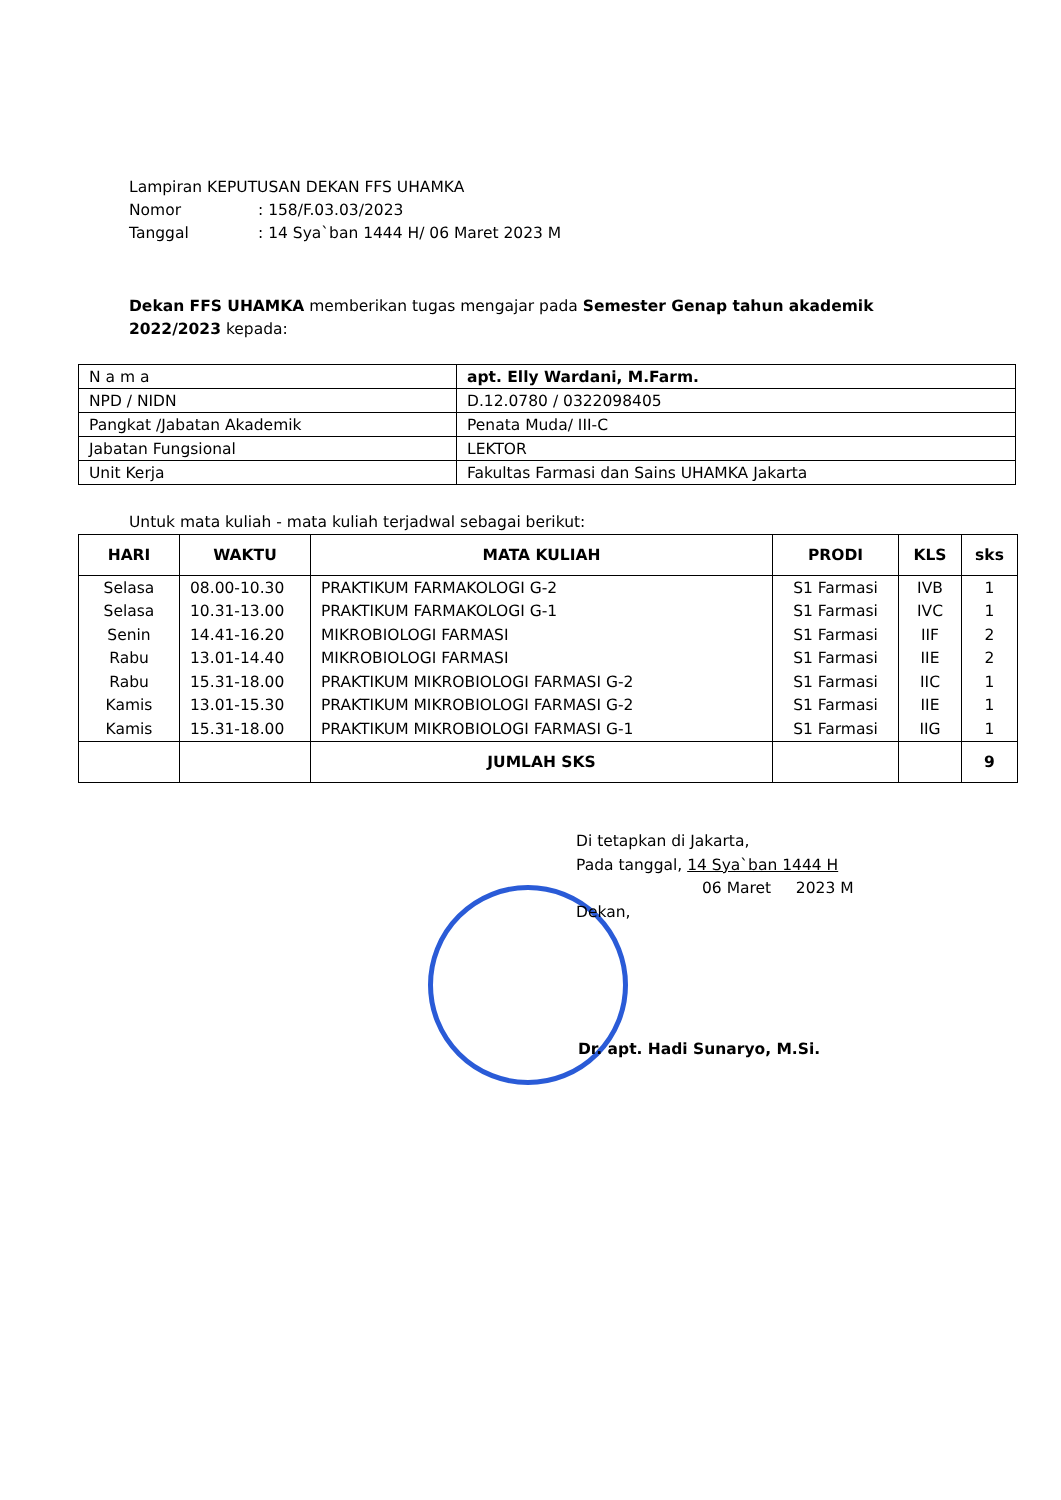Lampiran KEPUTUSAN DEKAN FFS UHAMKA
Nomor: 158/F.03.03/2023
Tanggal: 14 Sya`ban 1444 H/ 06 Maret 2023 M
Dekan FFS UHAMKA memberikan tugas mengajar pada Semester Genap tahun akademik 2022/2023 kepada:
| N a m a | apt. Elly Wardani, M.Farm. |
| NPD / NIDN | D.12.0780 / 0322098405 |
| Pangkat /Jabatan Akademik | Penata Muda/ III-C |
| Jabatan Fungsional | LEKTOR |
| Unit Kerja | Fakultas Farmasi dan Sains UHAMKA Jakarta |
Untuk mata kuliah - mata kuliah terjadwal sebagai berikut:
| HARI | WAKTU | MATA KULIAH | PRODI | KLS | sks |
| --- | --- | --- | --- | --- | --- |
| Selasa | 08.00-10.30 | PRAKTIKUM FARMAKOLOGI G-2 | S1 Farmasi | IVB | 1 |
| Selasa | 10.31-13.00 | PRAKTIKUM FARMAKOLOGI G-1 | S1 Farmasi | IVC | 1 |
| Senin | 14.41-16.20 | MIKROBIOLOGI FARMASI | S1 Farmasi | IIF | 2 |
| Rabu | 13.01-14.40 | MIKROBIOLOGI FARMASI | S1 Farmasi | IIE | 2 |
| Rabu | 15.31-18.00 | PRAKTIKUM MIKROBIOLOGI FARMASI G-2 | S1 Farmasi | IIC | 1 |
| Kamis | 13.01-15.30 | PRAKTIKUM MIKROBIOLOGI FARMASI G-2 | S1 Farmasi | IIE | 1 |
| Kamis | 15.31-18.00 | PRAKTIKUM MIKROBIOLOGI FARMASI G-1 | S1 Farmasi | IIG | 1 |
| | | JUMLAH SKS | | | 9 |
Di tetapkan di Jakarta,
Pada tanggal, 14 Sya`ban 1444 H
06 Maret 2023 M
Dekan,
Dr. apt. Hadi Sunaryo, M.Si.